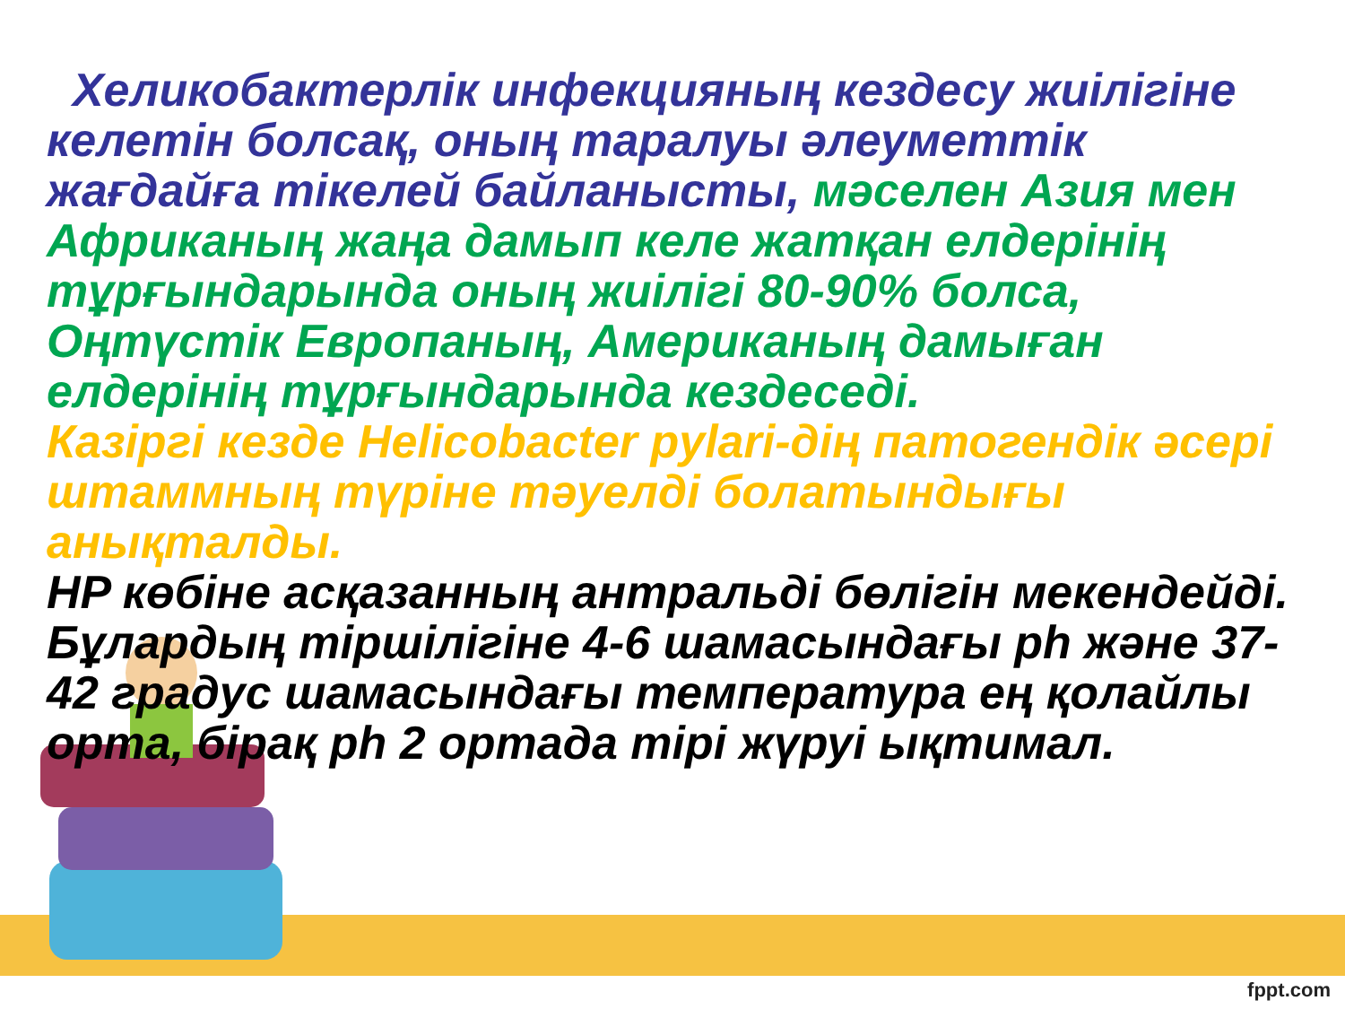Хеликобактерлік инфекцияның кездесу жиілігіне келетін болсақ, оның таралуы әлеуметтік жағдайға тікелей байланысты, мәселен Азия мен Африканың жаңа дамып келе жатқан елдерінің тұрғындарында оның жиілігі 80-90% болса, Оңтүстік Европаның, Американың дамыған елдерінің тұрғындарында кездеседі.
Казіргі кезде Helicobacter pylari-дің патогендік әсері штаммның түріне тәуелді болатындығы анықталды.
HP көбіне асқазанның антральді бөлігін мекендейді. Бұлардың тіршілігіне 4-6 шамасындағы ph және 37-42 градус шамасындағы температура ең қолайлы орта, бірақ ph 2 ортада тірі жүруі ықтимал.
fppt.com